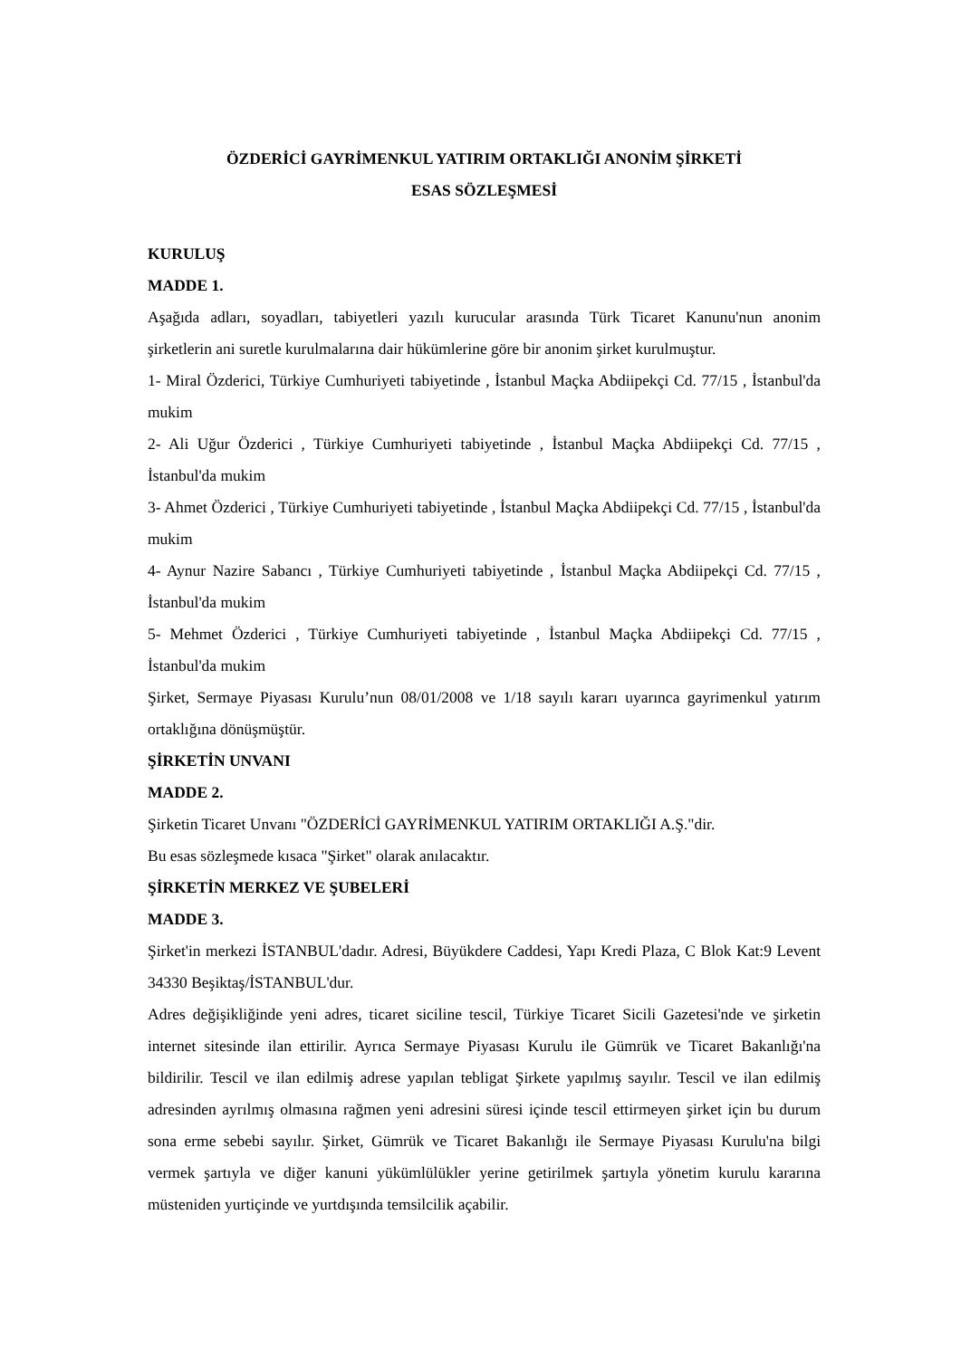ÖZDERİCİ GAYRİMENKUL YATIRIM ORTAKLIĞI ANONİM ŞİRKETİ
ESAS SÖZLEŞMESİ
KURULUŞ
MADDE 1.
Aşağıda adları, soyadları, tabiyetleri yazılı kurucular arasında Türk Ticaret Kanunu'nun anonim şirketlerin ani suretle kurulmalarına dair hükümlerine göre bir anonim şirket kurulmuştur.
1- Miral Özderici, Türkiye Cumhuriyeti tabiyetinde , İstanbul Maçka Abdiipekçi Cd. 77/15 , İstanbul'da mukim
2- Ali Uğur Özderici , Türkiye Cumhuriyeti tabiyetinde , İstanbul Maçka Abdiipekçi Cd. 77/15 , İstanbul'da mukim
3- Ahmet Özderici , Türkiye Cumhuriyeti tabiyetinde , İstanbul Maçka Abdiipekçi Cd. 77/15 , İstanbul'da mukim
4- Aynur Nazire Sabancı , Türkiye Cumhuriyeti tabiyetinde , İstanbul Maçka Abdiipekçi Cd. 77/15 , İstanbul'da mukim
5- Mehmet Özderici , Türkiye Cumhuriyeti tabiyetinde , İstanbul Maçka Abdiipekçi Cd. 77/15 , İstanbul'da mukim
Şirket, Sermaye Piyasası Kurulu’nun 08/01/2008 ve 1/18 sayılı kararı uyarınca gayrimenkul yatırım ortaklığına dönüşmüştür.
ŞİRKETİN UNVANI
MADDE 2.
Şirketin Ticaret Unvanı "ÖZDERİCİ GAYRİMENKUL YATIRIM ORTAKLIĞI A.Ş."dir.
Bu esas sözleşmede kısaca "Şirket" olarak anılacaktır.
ŞİRKETİN MERKEZ VE ŞUBELERİ
MADDE 3.
Şirket'in merkezi İSTANBUL'dadır. Adresi, Büyükdere Caddesi, Yapı Kredi Plaza, C Blok Kat:9 Levent 34330 Beşiktaş/İSTANBUL'dur.
Adres değişikliğinde yeni adres, ticaret siciline tescil, Türkiye Ticaret Sicili Gazetesi'nde ve şirketin internet sitesinde ilan ettirilir. Ayrıca Sermaye Piyasası Kurulu ile Gümrük ve Ticaret Bakanlığı'na bildirilir. Tescil ve ilan edilmiş adrese yapılan tebligat Şirkete yapılmış sayılır. Tescil ve ilan edilmiş adresinden ayrılmış olmasına rağmen yeni adresini süresi içinde tescil ettirmeyen şirket için bu durum sona erme sebebi sayılır. Şirket, Gümrük ve Ticaret Bakanlığı ile Sermaye Piyasası Kurulu'na bilgi vermek şartıyla ve diğer kanuni yükümlülükler yerine getirilmek şartıyla yönetim kurulu kararına müsteniden yurtiçinde ve yurtdışında temsilcilik açabilir.